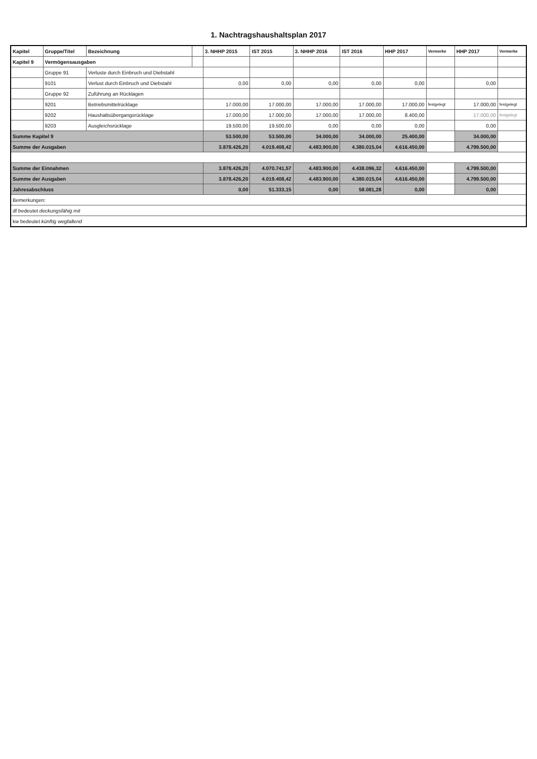1. Nachtragshaushaltsplan 2017
| Kapitel | Gruppe/Titel | Bezeichnung | | 3. NHHP 2015 | IST 2015 | 3. NHHP 2016 | IST 2016 | HHP 2017 | Vermerke | HHP 2017 | Vermerke |
| --- | --- | --- | --- | --- | --- | --- | --- | --- | --- | --- | --- |
| Kapitel 9 | Vermögensausgaben | | | | | | | | | | |
| | Gruppe 91 | Verluste durch Einbruch und Diebstahl | | | | | | | | | |
| | 9101 | Verlust durch Einbruch und Diebstahl | | 0,00 | 0,00 | 0,00 | 0,00 | 0,00 | | 0,00 | |
| | Gruppe 92 | Zuführung an Rücklagen | | | | | | | | | |
| | 9201 | Betriebsmittelrücklage | | 17.000,00 | 17.000,00 | 17.000,00 | 17.000,00 | 17.000,00 | festgelegt | 17.000,00 | festgelegt |
| | 9202 | Haushaltsübergangsrücklage | | 17.000,00 | 17.000,00 | 17.000,00 | 17.000,00 | 8.400,00 | | 17.000,00 | festgelegt |
| | 9203 | Ausgleichsrücklage | | 19.500,00 | 19.500,00 | 0,00 | 0,00 | 0,00 | | 0,00 | |
| Summe Kapitel 9 | | | | 53.500,00 | 53.500,00 | 34.000,00 | 34.000,00 | 25.400,00 | | 34.000,00 | |
| Summe der Ausgaben | | | | 3.878.426,20 | 4.019.408,42 | 4.483.900,00 | 4.380.015,04 | 4.616.450,00 | | 4.799.500,00 | |
| Summe der Einnahmen | | | | 3.878.426,20 | 4.070.741,57 | 4.483.900,00 | 4.438.096,32 | 4.616.450,00 | | 4.799.500,00 | |
| Summe der Ausgaben | | | | 3.878.426,20 | 4.019.408,42 | 4.483.900,00 | 4.380.015,04 | 4.616.450,00 | | 4.799.500,00 | |
| Jahresabschluss | | | | 0,00 | 51.333,15 | 0,00 | 58.081,28 | 0,00 | | 0,00 | |
| Bemerkungen: | | | | | | | | | | | |
| df bedeutet deckungsfähig mit | | | | | | | | | | | |
| kw bedeutet künftig wegfallend | | | | | | | | | | | |